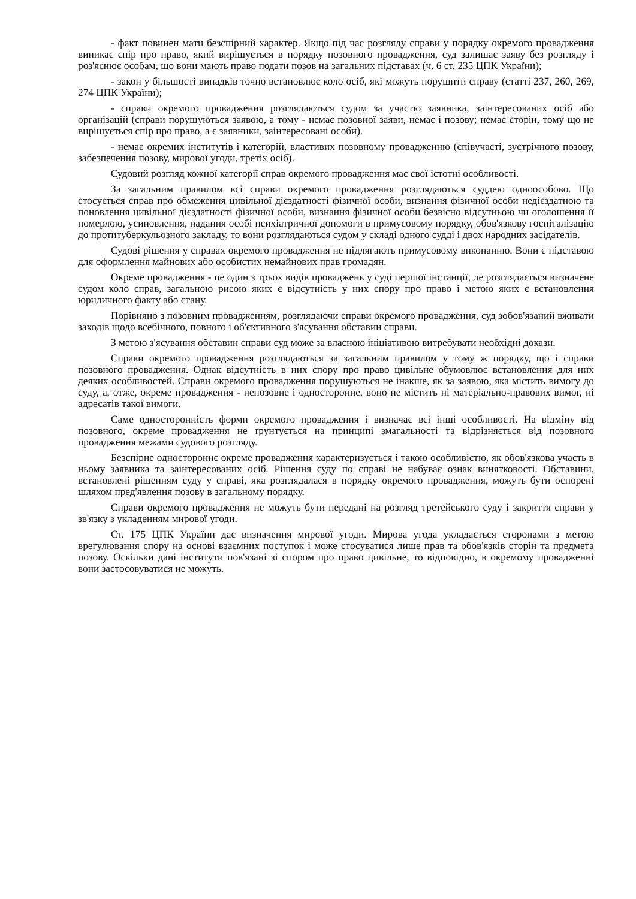- факт повинен мати безспірний характер. Якщо під час розгляду справи у порядку окремого провадження виникає спір про право, який вирішується в порядку позовного провадження, суд залишає заяву без розгляду і роз'яснює особам, що вони мають право подати позов на загальних підставах (ч. 6 ст. 235 ЦПК України);
- закон у більшості випадків точно встановлює коло осіб, які можуть порушити справу (статті 237, 260, 269, 274 ЦПК України);
- справи окремого провадження розглядаються судом за участю заявника, заінтересованих осіб або організацій (справи порушуються заявою, а тому - немає позовної заяви, немає і позову; немає сторін, тому що не вирішується спір про право, а є заявники, заінтересовані особи).
- немає окремих інститутів і категорій, властивих позовному провадженню (співучасті, зустрічного позову, забезпечення позову, мирової угоди, третіх осіб).
Судовий розгляд кожної категорії справ окремого провадження має свої істотні особливості.
За загальним правилом всі справи окремого провадження розглядаються суддею одноособово. Що стосується справ про обмеження цивільної дієздатності фізичної особи, визнання фізичної особи недієздатною та поновлення цивільної дієздатності фізичної особи, визнання фізичної особи безвісно відсутньою чи оголошення її померлою, усиновлення, надання особі психіатричної допомоги в примусовому порядку, обов'язкову госпіталізацію до протитуберкульозного закладу, то вони розглядаються судом у складі одного судді і двох народних засідателів.
Судові рішення у справах окремого провадження не підлягають примусовому виконанню. Вони є підставою для оформлення майнових або особистих немайнових прав громадян.
Окреме провадження - це один з трьох видів проваджень у суді першої інстанції, де розглядається визначене судом коло справ, загальною рисою яких є відсутність у них спору про право і метою яких є встановлення юридичного факту або стану.
Порівняно з позовним провадженням, розглядаючи справи окремого провадження, суд зобов'язаний вживати заходів щодо всебічного, повного і об'єктивного з'ясування обставин справи.
З метою з'ясування обставин справи суд може за власною ініціативою витребувати необхідні докази.
Справи окремого провадження розглядаються за загальним правилом у тому ж порядку, що і справи позовного провадження. Однак відсутність в них спору про право цивільне обумовлює встановлення для них деяких особливостей. Справи окремого провадження порушуються не інакше, як за заявою, яка містить вимогу до суду, а, отже, окреме провадження - непозовне і односторонне, воно не містить ні матеріально-правових вимог, ні адресатів такої вимоги.
Саме односторонність форми окремого провадження і визначає всі інші особливості. На відміну від позовного, окреме провадження не ґрунтується на принципі змагальності та відрізняється від позовного провадження межами судового розгляду.
Безспірне одностороннє окреме провадження характеризується і такою особливістю, як обов'язкова участь в ньому заявника та заінтересованих осіб. Рішення суду по справі не набуває ознак винятковості. Обставини, встановлені рішенням суду у справі, яка розглядалася в порядку окремого провадження, можуть бути оспорені шляхом пред'явлення позову в загальному порядку.
Справи окремого провадження не можуть бути передані на розгляд третейського суду і закриття справи у зв'язку з укладенням мирової угоди.
Ст. 175 ЦПК України дає визначення мирової угоди. Мирова угода укладається сторонами з метою врегулювання спору на основі взаємних поступок і може стосуватися лише прав та обов'язків сторін та предмета позову. Оскільки дані інститути пов'язані зі спором про право цивільне, то відповідно, в окремому провадженні вони застосовуватися не можуть.